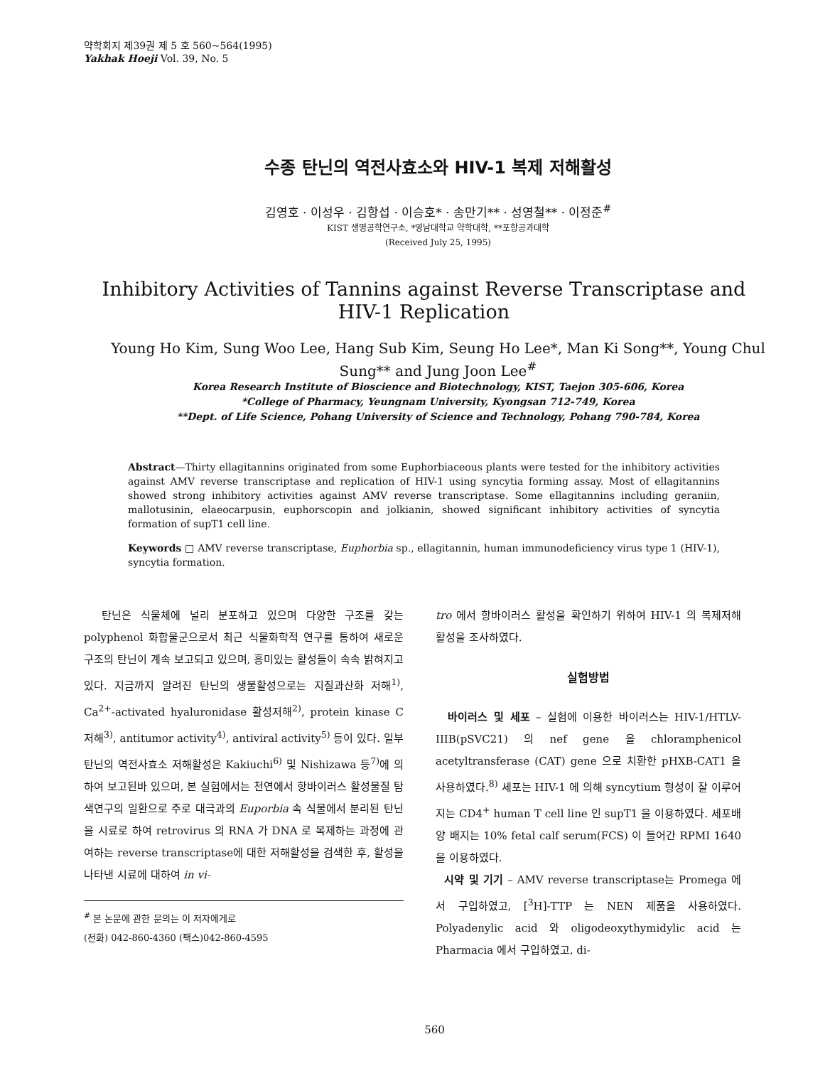약학회지 제39권 제 5 호 560~564(1995)
Yakhak Hoeji Vol. 39, No. 5
수종 탄닌의 역전사효소와 HIV-1 복제 저해활성
김영호 · 이성우 · 김항섭 · 이승호* · 송만기** · 성영철** · 이정준<sup>#</sup>
KIST 생명공학연구소, *영남대학교 약학대학, **포항공과대학
(Received July 25, 1995)
Inhibitory Activities of Tannins against Reverse Transcriptase and HIV-1 Replication
Young Ho Kim, Sung Woo Lee, Hang Sub Kim, Seung Ho Lee*, Man Ki Song**, Young Chul Sung** and Jung Joon Lee<sup>#</sup>
Korea Research Institute of Bioscience and Biotechnology, KIST, Taejon 305-606, Korea
*College of Pharmacy, Yeungnam University, Kyongsan 712-749, Korea
**Dept. of Life Science, Pohang University of Science and Technology, Pohang 790-784, Korea
Abstract—Thirty ellagitannins originated from some Euphorbiaceous plants were tested for the inhibitory activities against AMV reverse transcriptase and replication of HIV-1 using syncytia forming assay. Most of ellagitannins showed strong inhibitory activities against AMV reverse transcriptase. Some ellagitannins including geraniin, mallotusinin, elaeocarpusin, euphorscopin and jolkianin, showed significant inhibitory activities of syncytia formation of supT1 cell line.
Keywords □ AMV reverse transcriptase, Euphorbia sp., ellagitannin, human immunodeficiency virus type 1 (HIV-1), syncytia formation.
탄닌은 식물체에 널리 분포하고 있으며 다양한 구조를 갖는 polyphenol 화합물군으로서 최근 식물화학적 연구를 통하여 새로운 구조의 탄닌이 계속 보고되고 있으며, 흥미있는 활성들이 속속 밝혀지고 있다. 지금까지 알려진 탄닌의 생물활성으로는 지질과산화 저해<sup>1)</sup>, Ca<sup>2+</sup>-activated hyaluronidase 활성저해<sup>2)</sup>, protein kinase C 저해<sup>3)</sup>, antitumor activity<sup>4)</sup>, antiviral activity<sup>5)</sup> 등이 있다. 일부 탄닌의 역전사효소 저해활성은 Kakiuchi<sup>6)</sup> 및 Nishizawa 등<sup>7)</sup>에 의하여 보고된바 있으며, 본 실험에서는 천연에서 항바이러스 활성물질 탐색연구의 일환으로 주로 대극과의 Euporbia 속 식물에서 분리된 탄닌을 시료로 하여 retrovirus 의 RNA 가 DNA 로 복제하는 과정에 관여하는 reverse transcriptase에 대한 저해활성을 검색한 후, 활성을 나타낸 시료에 대하여 in vi-
<sup>#</sup> 본 논문에 관한 문의는 이 저자에게로
(전화) 042-860-4360 (팩스)042-860-4595
tro 에서 항바이러스 활성을 확인하기 위하여 HIV-1 의 복제저해 활성을 조사하였다.
실험방법
바이러스 및 세포 – 실험에 이용한 바이러스는 HIV-1/HTLV-IIIB(pSVC21) 의 nef gene 을 chloramphenicol acetyltransferase (CAT) gene 으로 치환한 pHXB-CAT1 을 사용하였다.<sup>8)</sup> 세포는 HIV-1 에 의해 syncytium 형성이 잘 이루어지는 CD4<sup>+</sup> human T cell line 인 supT1 을 이용하였다. 세포배양 배지는 10% fetal calf serum(FCS) 이 들어간 RPMI 1640 을 이용하였다.
시약 및 기기 – AMV reverse transcriptase는 Promega 에서 구입하였고, [<sup>3</sup>H]-TTP 는 NEN 제품을 사용하였다. Polyadenylic acid 와 oligodeoxythymidylic acid 는 Pharmacia 에서 구입하였고, di-
560